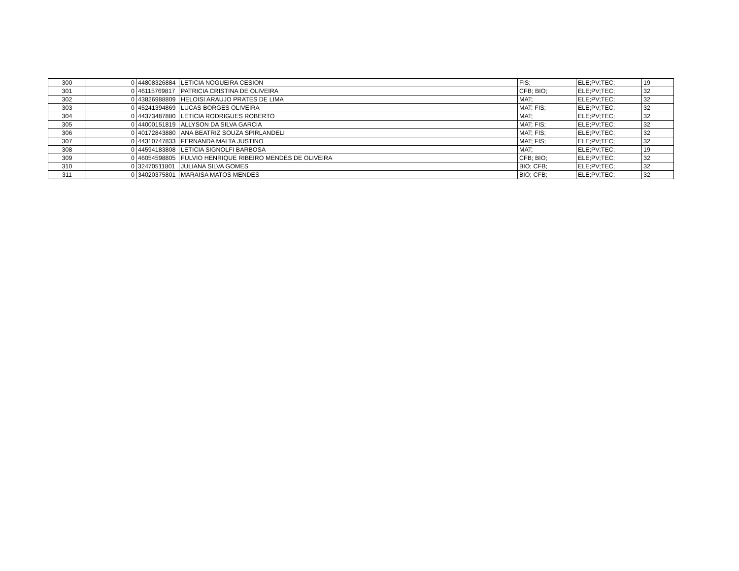| 300 | 0 | 44808326884 | LETICIA NOGUEIRA CESION | FIS; | ELE;PV;TEC; | 19 |
| 301 | 0 | 46115769817 | PATRICIA CRISTINA DE OLIVEIRA | CFB; BIO; | ELE;PV;TEC; | 32 |
| 302 | 0 | 43826988809 | HELOISI ARAUJO PRATES DE LIMA | MAT; | ELE;PV;TEC; | 32 |
| 303 | 0 | 45241394869 | LUCAS BORGES OLIVEIRA | MAT; FIS; | ELE;PV;TEC; | 32 |
| 304 | 0 | 44373487880 | LETICIA RODRIGUES ROBERTO | MAT; | ELE;PV;TEC; | 32 |
| 305 | 0 | 44000151819 | ALLYSON DA SILVA GARCIA | MAT; FIS; | ELE;PV;TEC; | 32 |
| 306 | 0 | 40172843880 | ANA BEATRIZ SOUZA SPIRLANDELI | MAT; FIS; | ELE;PV;TEC; | 32 |
| 307 | 0 | 44310747833 | FERNANDA MALTA JUSTINO | MAT; FIS; | ELE;PV;TEC; | 32 |
| 308 | 0 | 44594183808 | LETICIA SIGNOLFI BARBOSA | MAT; | ELE;PV;TEC; | 19 |
| 309 | 0 | 46054598805 | FULVIO HENRIQUE RIBEIRO MENDES DE OLIVEIRA | CFB; BIO; | ELE;PV;TEC; | 32 |
| 310 | 0 | 32470511801 | JULIANA SILVA GOMES | BIO; CFB; | ELE;PV;TEC; | 32 |
| 311 | 0 | 34020375801 | MARAISA MATOS MENDES | BIO; CFB; | ELE;PV;TEC; | 32 |